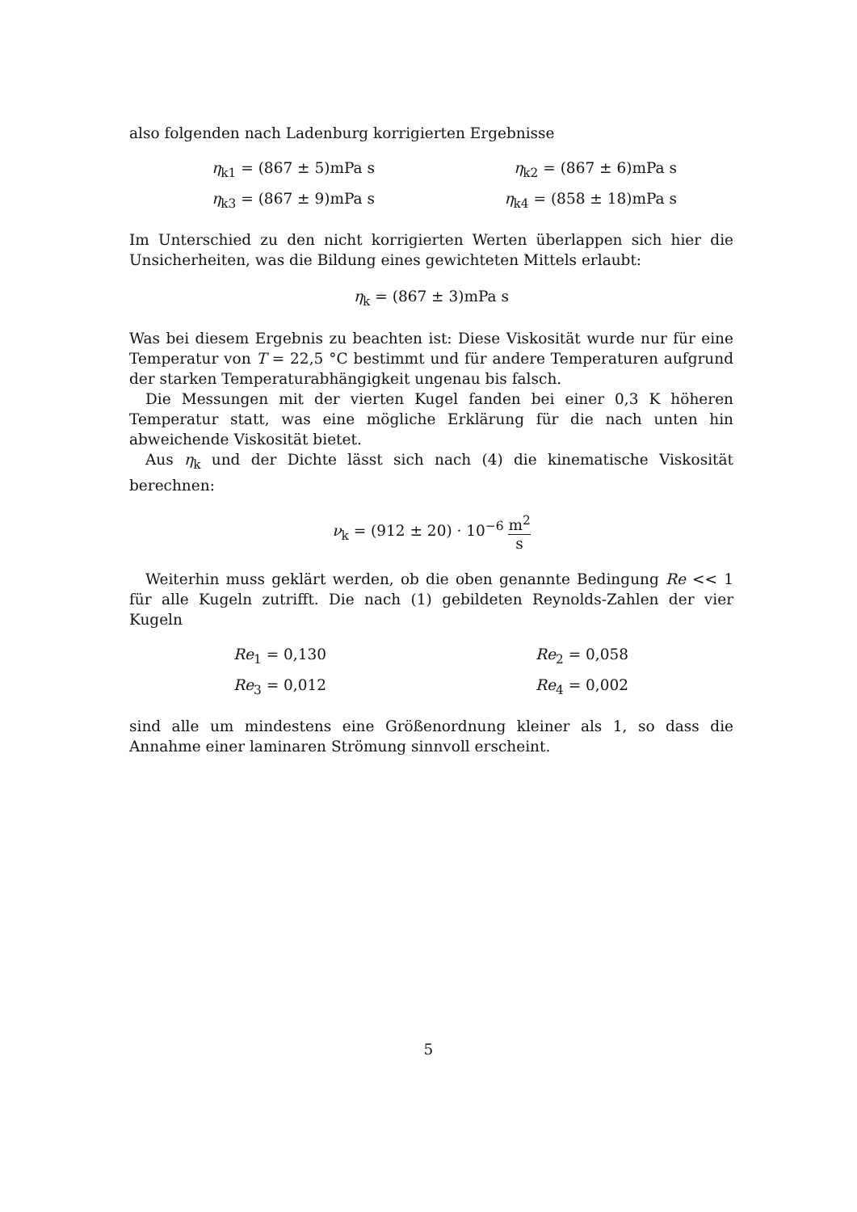also folgenden nach Ladenburg korrigierten Ergebnisse
η<sub>k1</sub> = (867 ± 5)mPa s
η<sub>k2</sub> = (867 ± 6)mPa s
η<sub>k3</sub> = (867 ± 9)mPa s
η<sub>k4</sub> = (858 ± 18)mPa s
Im Unterschied zu den nicht korrigierten Werten überlappen sich hier die Unsicherheiten, was die Bildung eines gewichteten Mittels erlaubt:
η<sub>k</sub> = (867 ± 3)mPa s
Was bei diesem Ergebnis zu beachten ist: Diese Viskosität wurde nur für eine Temperatur von T = 22,5 °C bestimmt und für andere Temperaturen aufgrund der starken Temperaturabhängigkeit ungenau bis falsch.
Die Messungen mit der vierten Kugel fanden bei einer 0,3 K höheren Temperatur statt, was eine mögliche Erklärung für die nach unten hin abweichende Viskosität bietet.
Aus η<sub>k</sub> und der Dichte lässt sich nach (4) die kinematische Viskosität berechnen:
ν<sub>k</sub> = (912 ± 20) · 10<sup>−6</sup> m<sup>2</sup> s
Weiterhin muss geklärt werden, ob die oben genannte Bedingung Re << 1 für alle Kugeln zutrifft. Die nach (1) gebildeten Reynolds-Zahlen der vier Kugeln
Re<sub>1</sub> = 0,130
Re<sub>2</sub> = 0,058
Re<sub>3</sub> = 0,012
Re<sub>4</sub> = 0,002
sind alle um mindestens eine Größenordnung kleiner als 1, so dass die Annahme einer laminaren Strömung sinnvoll erscheint.
5